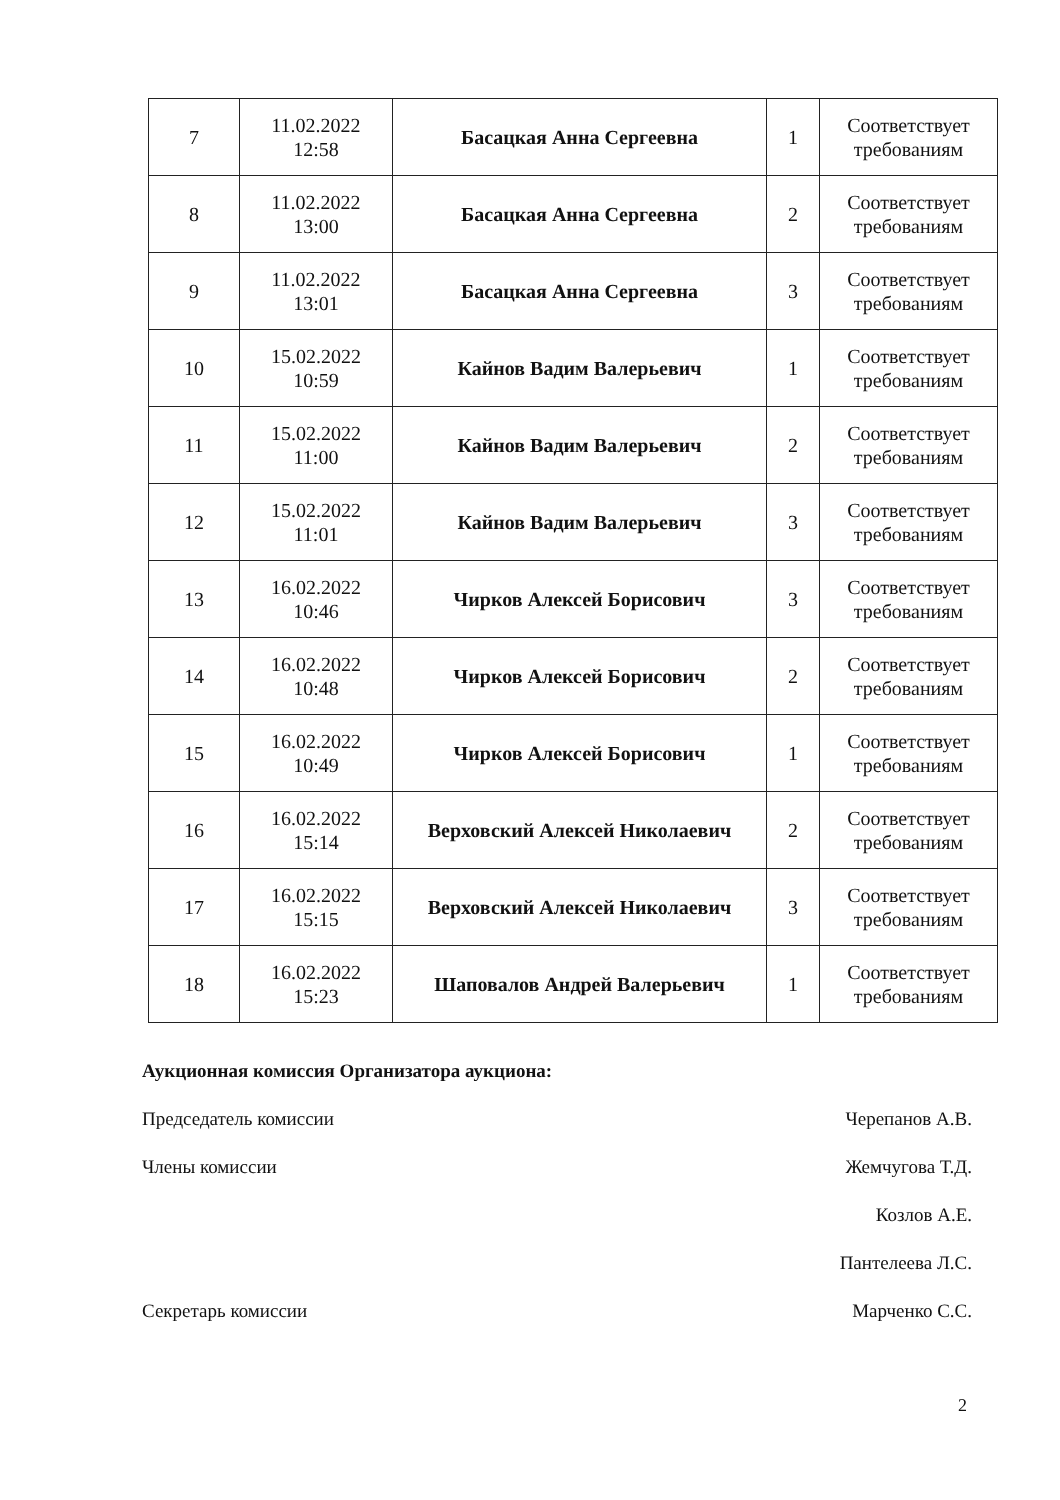| 7 | 11.02.2022 12:58 | Басацкая Анна Сергеевна | 1 | Соответствует требованиям |
| 8 | 11.02.2022 13:00 | Басацкая Анна Сергеевна | 2 | Соответствует требованиям |
| 9 | 11.02.2022 13:01 | Басацкая Анна Сергеевна | 3 | Соответствует требованиям |
| 10 | 15.02.2022 10:59 | Кайнов Вадим Валерьевич | 1 | Соответствует требованиям |
| 11 | 15.02.2022 11:00 | Кайнов Вадим Валерьевич | 2 | Соответствует требованиям |
| 12 | 15.02.2022 11:01 | Кайнов Вадим Валерьевич | 3 | Соответствует требованиям |
| 13 | 16.02.2022 10:46 | Чирков Алексей Борисович | 3 | Соответствует требованиям |
| 14 | 16.02.2022 10:48 | Чирков Алексей Борисович | 2 | Соответствует требованиям |
| 15 | 16.02.2022 10:49 | Чирков Алексей Борисович | 1 | Соответствует требованиям |
| 16 | 16.02.2022 15:14 | Верховский Алексей Николаевич | 2 | Соответствует требованиям |
| 17 | 16.02.2022 15:15 | Верховский Алексей Николаевич | 3 | Соответствует требованиям |
| 18 | 16.02.2022 15:23 | Шаповалов Андрей Валерьевич | 1 | Соответствует требованиям |
Аукционная комиссия Организатора аукциона:
Председатель комиссии Черепанов А.В.
Члены комиссии Жемчугова Т.Д.
Козлов А.Е.
Пантелеева Л.С.
Секретарь комиссии Марченко С.С.
2